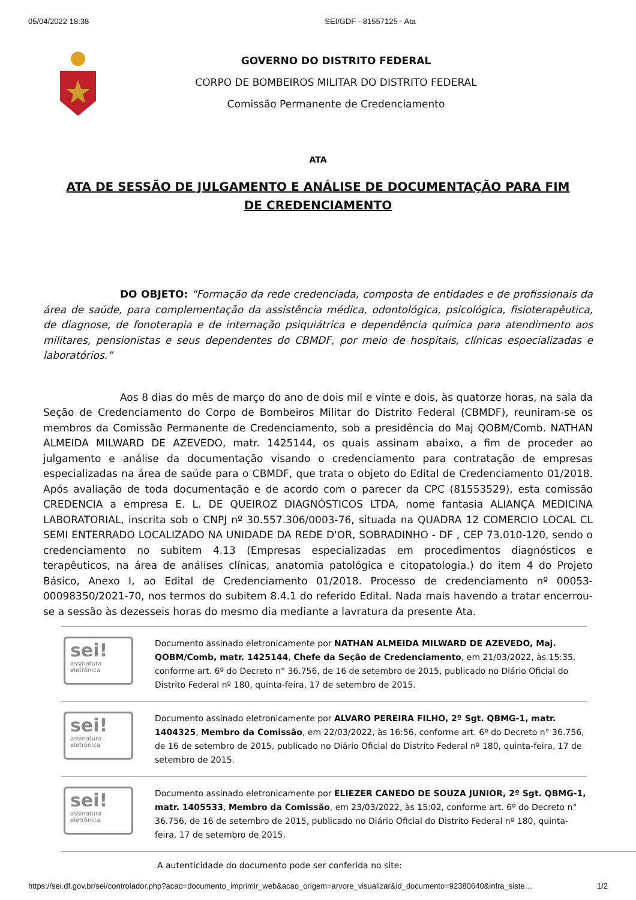05/04/2022 18:38 SEI/GDF - 81557125 - Ata
GOVERNO DO DISTRITO FEDERAL
CORPO DE BOMBEIROS MILITAR DO DISTRITO FEDERAL
Comissão Permanente de Credenciamento
ATA
ATA DE SESSÃO DE JULGAMENTO E ANÁLISE DE DOCUMENTAÇÃO PARA FIM DE CREDENCIAMENTO
DO OBJETO: “Formação da rede credenciada, composta de entidades e de profissionais da área de saúde, para complementação da assistência médica, odontológica, psicológica, fisioterapêutica, de diagnose, de fonoterapia e de internação psiquiátrica e dependência química para atendimento aos militares, pensionistas e seus dependentes do CBMDF, por meio de hospitais, clínicas especializadas e laboratórios.”
Aos 8 dias do mês de março do ano de dois mil e vinte e dois, às quatorze horas, na sala da Seção de Credenciamento do Corpo de Bombeiros Militar do Distrito Federal (CBMDF), reuniram-se os membros da Comissão Permanente de Credenciamento, sob a presidência do Maj QOBM/Comb. NATHAN ALMEIDA MILWARD DE AZEVEDO, matr. 1425144, os quais assinam abaixo, a fim de proceder ao julgamento e análise da documentação visando o credenciamento para contratação de empresas especializadas na área de saúde para o CBMDF, que trata o objeto do Edital de Credenciamento 01/2018. Após avaliação de toda documentação e de acordo com o parecer da CPC (81553529), esta comissão CREDENCIA a empresa E. L. DE QUEIROZ DIAGNÓSTICOS LTDA, nome fantasia ALIANÇA MEDICINA LABORATORIAL, inscrita sob o CNPJ nº 30.557.306/0003-76, situada na QUADRA 12 COMERCIO LOCAL CL SEMI ENTERRADO LOCALIZADO NA UNIDADE DA REDE D'OR, SOBRADINHO - DF , CEP 73.010-120, sendo o credenciamento no subitem 4.13 (Empresas especializadas em procedimentos diagnósticos e terapêuticos, na área de análises clínicas, anatomia patológica e citopatologia.) do item 4 do Projeto Básico, Anexo I, ao Edital de Credenciamento 01/2018. Processo de credenciamento nº 00053-00098350/2021-70, nos termos do subitem 8.4.1 do referido Edital. Nada mais havendo a tratar encerrou-se a sessão às dezesseis horas do mesmo dia mediante a lavratura da presente Ata.
sei!
assinatura
eletrônica
Documento assinado eletronicamente por NATHAN ALMEIDA MILWARD DE AZEVEDO, Maj. QOBM/Comb, matr. 1425144, Chefe da Seção de Credenciamento, em 21/03/2022, às 15:35, conforme art. 6º do Decreto n° 36.756, de 16 de setembro de 2015, publicado no Diário Oficial do Distrito Federal nº 180, quinta-feira, 17 de setembro de 2015.
sei!
assinatura
eletrônica
Documento assinado eletronicamente por ALVARO PEREIRA FILHO, 2º Sgt. QBMG-1, matr. 1404325, Membro da Comissão, em 22/03/2022, às 16:56, conforme art. 6º do Decreto n° 36.756, de 16 de setembro de 2015, publicado no Diário Oficial do Distrito Federal nº 180, quinta-feira, 17 de setembro de 2015.
sei!
assinatura
eletrônica
Documento assinado eletronicamente por ELIEZER CANEDO DE SOUZA JUNIOR, 2º Sgt. QBMG-1, matr. 1405533, Membro da Comissão, em 23/03/2022, às 15:02, conforme art. 6º do Decreto n° 36.756, de 16 de setembro de 2015, publicado no Diário Oficial do Distrito Federal nº 180, quinta-feira, 17 de setembro de 2015.
A autenticidade do documento pode ser conferida no site:
https://sei.df.gov.br/sei/controlador.php?acao=documento_imprimir_web&acao_origem=arvore_visualizar&id_documento=92380640&infra_siste… 1/2